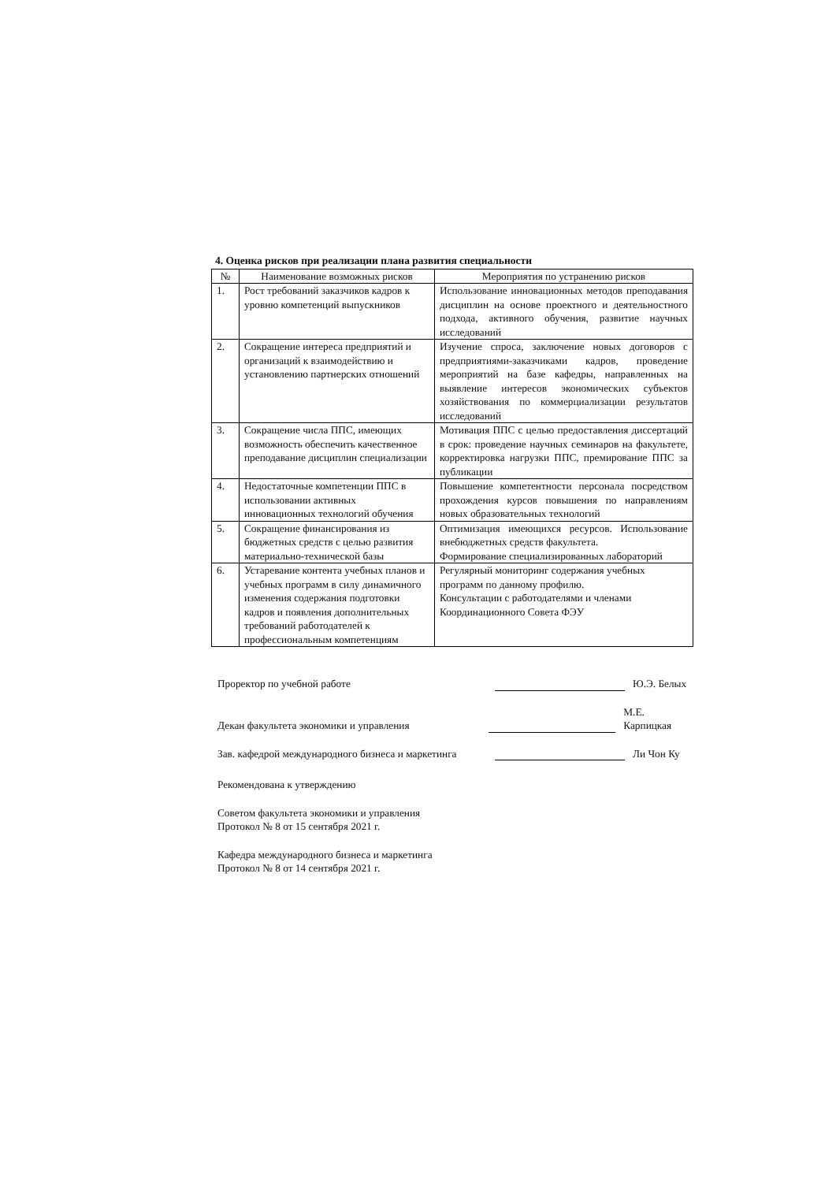4. Оценка рисков при реализации плана развития специальности
| № | Наименование возможных рисков | Мероприятия по устранению рисков |
| --- | --- | --- |
| 1. | Рост требований заказчиков кадров к уровню компетенций выпускников | Использование инновационных методов преподавания дисциплин на основе проектного и деятельностного подхода, активного обучения, развитие научных исследований |
| 2. | Сокращение интереса предприятий и организаций к взаимодействию и установлению партнерских отношений | Изучение спроса, заключение новых договоров с предприятиями-заказчиками кадров, проведение мероприятий на базе кафедры, направленных на выявление интересов экономических субъектов хозяйствования по коммерциализации результатов исследований |
| 3. | Сокращение числа ППС, имеющих возможность обеспечить качественное преподавание дисциплин специализации | Мотивация ППС с целью предоставления диссертаций в срок: проведение научных семинаров на факультете, корректировка нагрузки ППС, премирование ППС за публикации |
| 4. | Недостаточные компетенции ППС в использовании активных инновационных технологий обучения | Повышение компетентности персонала посредством прохождения курсов повышения по направлениям новых образовательных технологий |
| 5. | Сокращение финансирования из бюджетных средств с целью развития материально-технической базы | Оптимизация имеющихся ресурсов. Использование внебюджетных средств факультета. Формирование специализированных лабораторий |
| 6. | Устаревание контента учебных планов и учебных программ в силу динамичного изменения содержания подготовки кадров и появления дополнительных требований работодателей к профессиональным компетенциям | Регулярный мониторинг содержания учебных программ по данному профилю. Консультации с работодателями и членами Координационного Совета ФЭУ |
Проректор по учебной работе Ю.Э. Белых
Декан факультета экономики и управления М.Е. Карпицкая
Зав. кафедрой международного бизнеса и маркетинга Ли Чон Ку
Рекомендована к утверждению
Советом факультета экономики и управления
Протокол № 8 от 15 сентября 2021 г.
Кафедра международного бизнеса и маркетинга
Протокол № 8 от 14 сентября 2021 г.